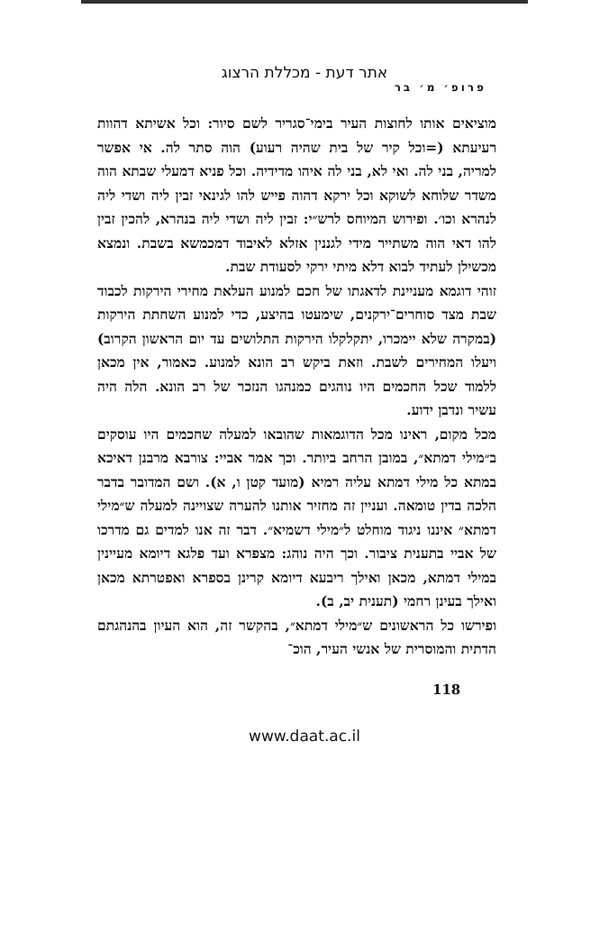אתר דעת - מכללת הרצוג
פרופ׳ מ׳ בר
מוציאים אותו לחוצות העיר בימי־סגריר לשם סיור: וכל אשיתא דהוות רעיעתא (=וכל קיר של בית שהיה רעוע) הוה סתר לה. אי אפשר למריה, בני לה. ואי לא, בני לה איהו מדידיה. וכל פניא דמעלי שבתא הוה משדר שלוחא לשוקא וכל ירקא דהוה פייש להו לגינאי זבין ליה ושדי ליה לנהרא וכו׳. ופירוש המיוחס לרש״י: זבין ליה ושדי ליה בנהרא, להכין זבין להו דאי הוה משתייר מידי לגננין אזלא לאיבוד דמכמשא בשבת. ונמצא מכשילן לעתיד לבוא דלא מיתי ירקי לסעודת שבת.
זוהי דוגמא מעניינת לדאגתו של חכם למנוע העלאת מחירי הירקות לכבוד שבת מצד סוחרים־ירקנים, שימעטו בהיצע, כדי למנוע השחתת הירקות (במקרה שלא יימכרו, יתקלקלו הירקות התלושים עד יום הראשון הקרוב) ויעלו המחירים לשבת. וזאת ביקש רב הונא למנוע. כאמור, אין מכאן ללמוד שכל החכמים היו נוהגים כמנהגו הנזכר של רב הונא. הלה היה עשיר ונדבן ידוע.
מכל מקום, ראינו מכל הדוגמאות שהובאו למעלה שחכמים היו עוסקים ב״מילי דמתא״, במובן הרחב ביותר. וכך אמר אביי: צורבא מרבנן דאיכא במתא כל מילי דמתא עליה רמיא (מועד קטן ו, א). ושם המדובר בדבר הלכה בדין טומאה. ועניין זה מחזיר אותנו להערה שצויינה למעלה ש״מילי דמתא״ איננו ניגוד מוחלט ל״מילי דשמיא״. דבר זה אנו למדים גם מדרכו של אביי בתענית ציבור. וכך היה נוהג: מצפרא ועד פלגא דיומא מעיינין במילי דמתא, מכאן ואילך ריבעא דיומא קרינן בספרא ואפטרתא מכאן ואילך בעינן רחמי (תענית יב, ב).
ופירשו כל הראשונים ש״מילי דמתא״, בהקשר זה, הוא העיון בהנהגתם הדתית והמוסרית של אנשי העיר, הוכ־
118
www.daat.ac.il